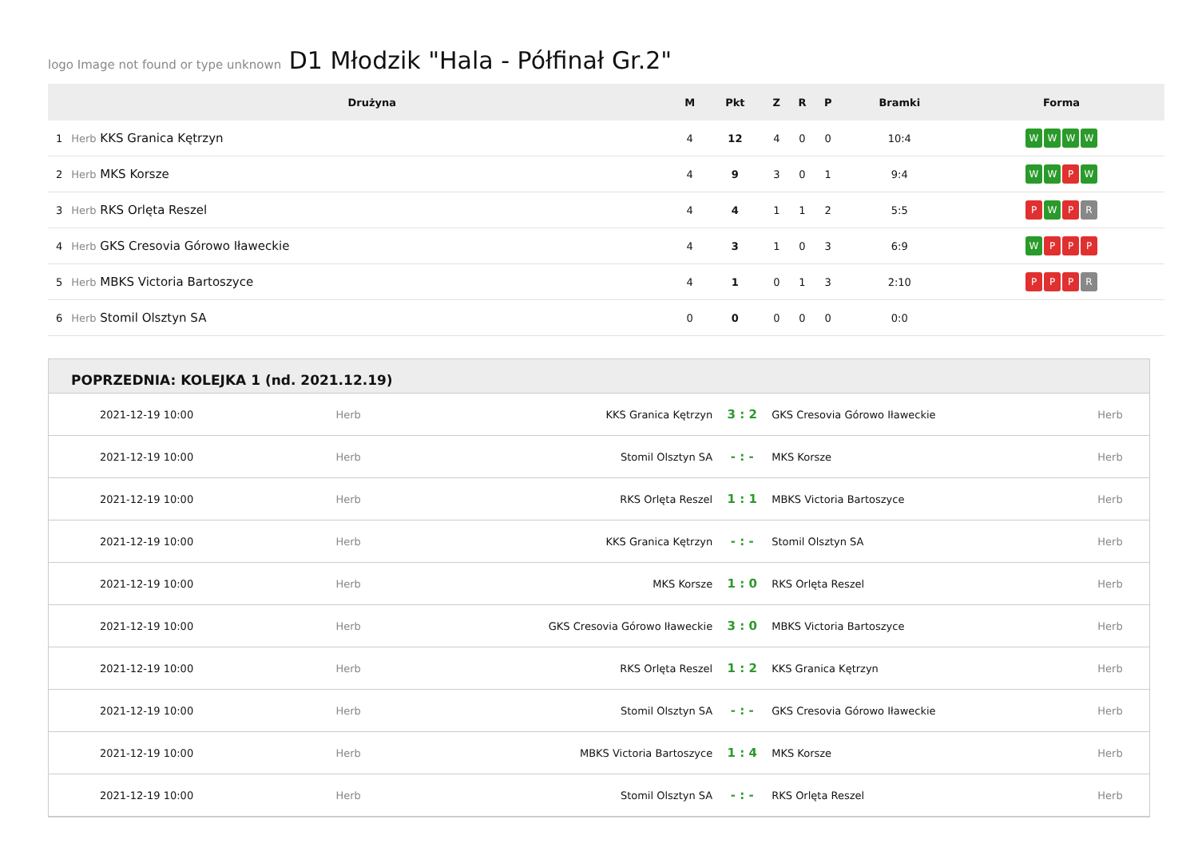logo Image not found or type unknown D1 Młodzik "Hala - Półfinał Gr.2"
| | Drużyna | M | Pkt | Z | R | P | Bramki | Forma |
| --- | --- | --- | --- | --- | --- | --- | --- | --- |
| 1 | Herb KKS Granica Kętrzyn | 4 | 12 | 4 | 0 | 0 | 10:4 | W W W W |
| 2 | Herb MKS Korsze | 4 | 9 | 3 | 0 | 1 | 9:4 | W W P W |
| 3 | Herb RKS Orlęta Reszel | 4 | 4 | 1 | 1 | 2 | 5:5 | P W P R |
| 4 | Herb GKS Cresovia Górowo Iławeckie | 4 | 3 | 1 | 0 | 3 | 6:9 | W P P P |
| 5 | Herb MBKS Victoria Bartoszyce | 4 | 1 | 0 | 1 | 3 | 2:10 | P P P R |
| 6 | Herb Stomil Olsztyn SA | 0 | 0 | 0 | 0 | 0 | 0:0 | |
POPRZEDNIA: KOLEJKA 1 (nd. 2021.12.19)
| 2021-12-19 10:00 | Herb | KKS Granica Kętrzyn | 3 : 2 | GKS Cresovia Górowo Iławeckie | Herb |
| 2021-12-19 10:00 | Herb | Stomil Olsztyn SA | - : - | MKS Korsze | Herb |
| 2021-12-19 10:00 | Herb | RKS Orlęta Reszel | 1 : 1 | MBKS Victoria Bartoszyce | Herb |
| 2021-12-19 10:00 | Herb | KKS Granica Kętrzyn | - : - | Stomil Olsztyn SA | Herb |
| 2021-12-19 10:00 | Herb | MKS Korsze | 1 : 0 | RKS Orlęta Reszel | Herb |
| 2021-12-19 10:00 | Herb | GKS Cresovia Górowo Iławeckie | 3 : 0 | MBKS Victoria Bartoszyce | Herb |
| 2021-12-19 10:00 | Herb | RKS Orlęta Reszel | 1 : 2 | KKS Granica Kętrzyn | Herb |
| 2021-12-19 10:00 | Herb | Stomil Olsztyn SA | - : - | GKS Cresovia Górowo Iławeckie | Herb |
| 2021-12-19 10:00 | Herb | MBKS Victoria Bartoszyce | 1 : 4 | MKS Korsze | Herb |
| 2021-12-19 10:00 | Herb | Stomil Olsztyn SA | - : - | RKS Orlęta Reszel | Herb |